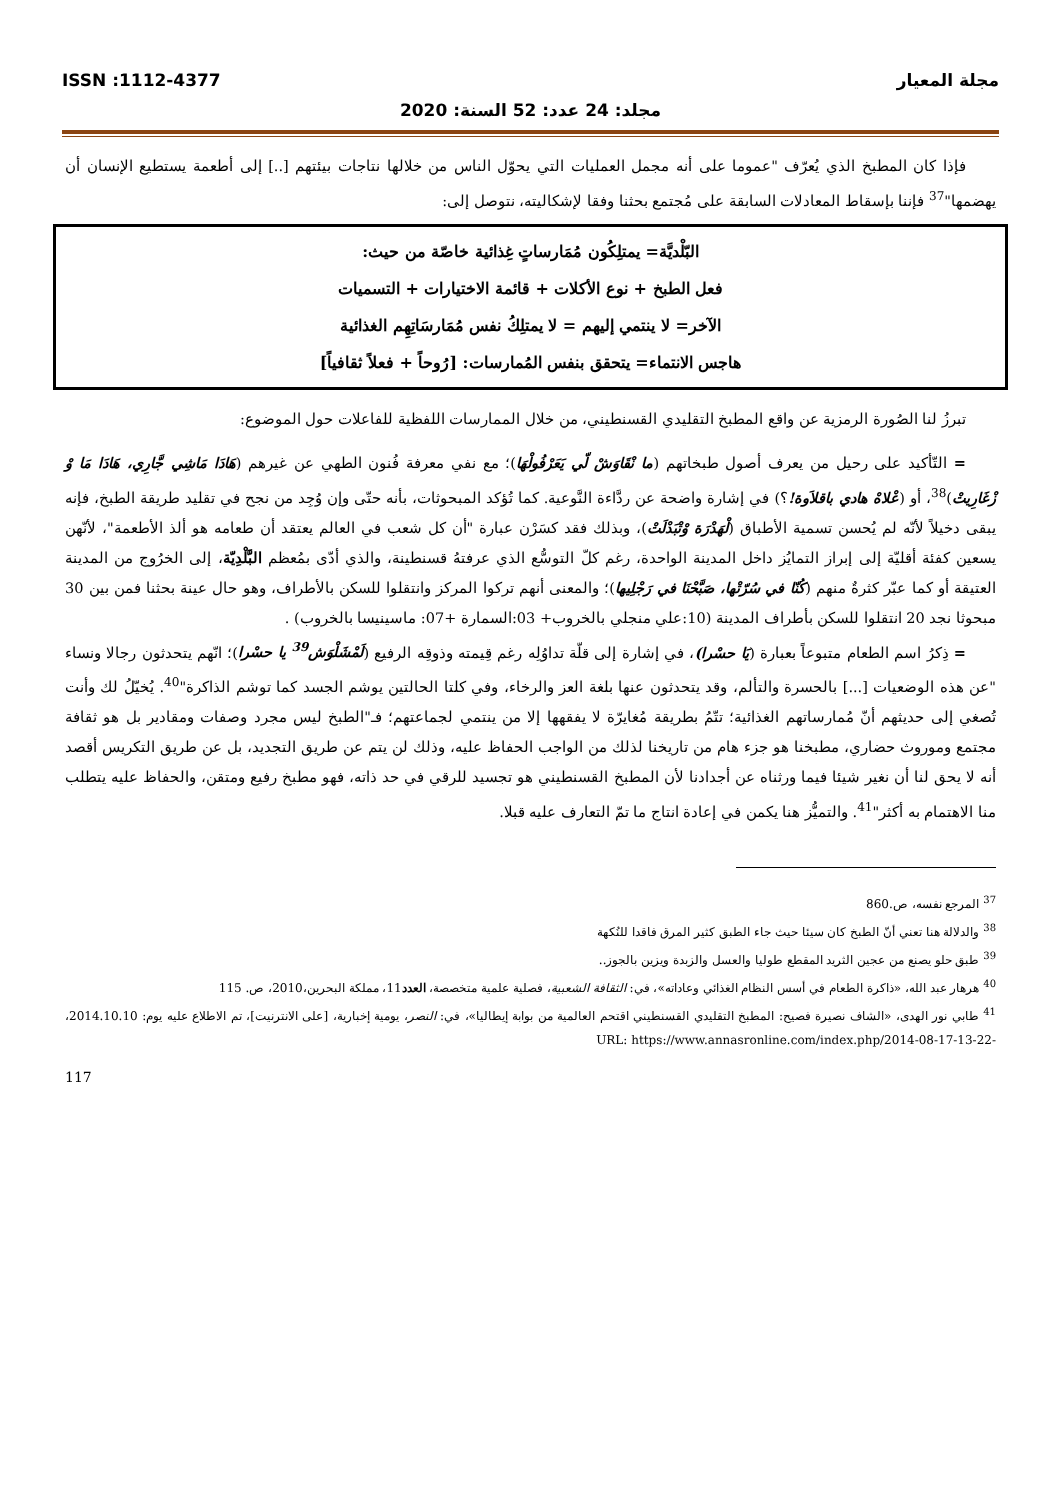مجلة المعيار ISSN :1112-4377
مجلد: 24 عدد: 52 السنة: 2020
فإذا كان المطبخ الذي يُعرّف "عموما على أنه مجمل العمليات التي يحوّل الناس من خلالها نتاجات بيئتهم [..] إلى أطعمة يستطيع الإنسان أن يهضمها"<sup>37</sup> فإننا بإسقاط المعادلات السابقة على مُجتمع بحثنا وفقا لإشكاليته، نتوصل إلى:
البّلْديَّة= يمتلِكُون مُمَارساتٍ غِذائية خاصّة من حيث:
فعل الطبخ + نوع الأكلات + قائمة الاختيارات + التسميات
الآخر= لا ينتمي إليهم = لا يمتلِكُ نفس مُمَارسَاتِهِم الغذائية
هاجس الانتماء= يتحقق بنفس المُمارسات: [رُوحاً + فعلاً ثقافياً]
تبرزُ لنا الصُورة الرمزية عن واقع المطبخ التقليدي القسنطيني، من خلال الممارسات اللفظية للفاعلات حول الموضوع:
= التّأكيد على رحيل من يعرف أصول طبخاتهم (ما نْقَاوَشْ لّي يَعَرْفُولْهَا)؛ مع نفي معرفة فُنون الطهي عن غيرهم (هَادَا مَاشِي جَّارِي، هَادَا مَا وْ زْغَارِيتْ)<sup>38</sup>، أو (عْلاهْ هادي باقلاَوة!؟) في إشارة واضحة عن ردَّاءة النَّوعية. كما تُؤكد المبحوثات، بأنه حتّى وإن وُجِد من نجح في تقليد طريقة الطبخ، فإنه يبقى دخيلاً لأنّه لم يُحسن تسمية الأطباق (لْهَدْرَة وْتْبَدْلَتْ)، وبذلك فقد كسَرْن عبارة "أن كل شعب في العالم يعتقد أن طعامه هو ألذ الأطعمة"، لأنّهن يسعين كفئة أقليّة إلى إبراز التمايُز داخل المدينة الواحدة، رغم كلّ التوسُّع الذي عرفتهُ قسنطينة، والذي أدّى بمُعظم البَّلْدِيّة، إلى الخرُوج من المدينة العتيقة أو كما عبّر كثرةٌ منهم (كُنّا في سُرّتْها، صَبَّحْنَا في رَجْلِيها)؛ والمعنى أنهم تركوا المركز وانتقلوا للسكن بالأطراف، وهو حال عينة بحثنا فمن بين 30 مبحوثا نجد 20 انتقلوا للسكن بأطراف المدينة (10:علي منجلي بالخروب+ 03:السمارة +07: ماسينيسا بالخروب) .
= ذِكرُ اسم الطعام متبوعاً بعبارة (يَا حسْرا)، في إشارة إلى قلّة تداوُلِه رغم قِيمته وذوقِه الرفيع (لَمْشَلْوَش<sup>39</sup> يا حسْرا)؛ انّهم يتحدثون رجالا ونساء "عن هذه الوضعيات [...] بالحسرة والتألم، وقد يتحدثون عنها بلغة العز والرخاء، وفي كلتا الحالتين يوشم الجسد كما توشم الذاكرة"<sup>40</sup>. يُخيّلُ لك وأنت تُصغي إلى حديثهم أنّ مُمارساتهم الغذائية؛ تتّمُ بطريقة مُغايرّة لا يفقهها إلا من ينتمي لجماعتهم؛ فـ"الطبخ ليس مجرد وصفات ومقادير بل هو ثقافة مجتمع وموروث حضاري، مطبخنا هو جزء هام من تاريخنا لذلك من الواجب الحفاظ عليه، وذلك لن يتم عن طريق التجديد، بل عن طريق التكريس أقصد أنه لا يحق لنا أن نغير شيئا فيما ورثناه عن أجدادنا لأن المطبخ القسنطيني هو تجسيد للرقي في حد ذاته، فهو مطبخ رفيع ومتقن، والحفاظ عليه يتطلب منا الاهتمام به أكثر"<sup>41</sup>. والتميُّز هنا يكمن في إعادة انتاج ما تمّ التعارف عليه قبلا.
<sup>37</sup> المرجع نفسه، ص.860
<sup>38</sup> والدلالة هنا تعني أنّ الطبخ كان سيئا حيث جاء الطبق كثير المرق فاقدا للنُكهة
<sup>39</sup> طبق حلو يصنع من عجين الثريد المقطع طوليا والعسل والزبدة ويزين بالجوز..
<sup>40</sup> هرهار عبد الله، «ذاكرة الطعام في أسس النظام الغذائي وعاداته»، في: الثقافة الشعبية، فصلية علمية متخصصة، العدد11، مملكة البحرين،2010، ص. 115
<sup>41</sup> طابي نور الهدى، «الشاف نصيرة فصيح: المطبخ التقليدي القسنطيني اقتحم العالمية من بوابة إيطاليا»، في: النصر، يومية إخبارية، [على الانترنيت]، تم الاطلاع عليه يوم: 2014.10.10، URL: https://www.annasronline.com/index.php/2014-08-17-13-22-
117